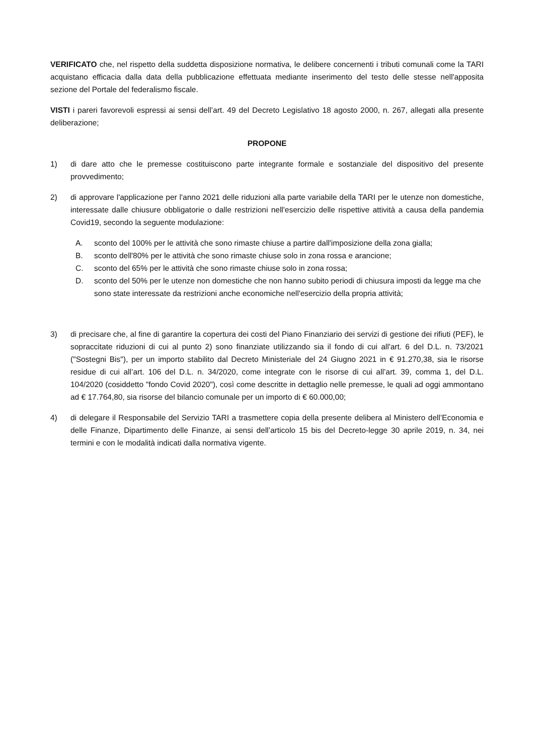VERIFICATO che, nel rispetto della suddetta disposizione normativa, le delibere concernenti i tributi comunali come la TARI acquistano efficacia dalla data della pubblicazione effettuata mediante inserimento del testo delle stesse nell'apposita sezione del Portale del federalismo fiscale.
VISTI i pareri favorevoli espressi ai sensi dell’art. 49 del Decreto Legislativo 18 agosto 2000, n. 267, allegati alla presente deliberazione;
PROPONE
1) di dare atto che le premesse costituiscono parte integrante formale e sostanziale del dispositivo del presente provvedimento;
2) di approvare l'applicazione per l'anno 2021 delle riduzioni alla parte variabile della TARI per le utenze non domestiche, interessate dalle chiusure obbligatorie o dalle restrizioni nell'esercizio delle rispettive attività a causa della pandemia Covid19, secondo la seguente modulazione:
A. sconto del 100% per le attività che sono rimaste chiuse a partire dall'imposizione della zona gialla;
B. sconto dell'80% per le attività che sono rimaste chiuse solo in zona rossa e arancione;
C. sconto del 65% per le attività che sono rimaste chiuse solo in zona rossa;
D. sconto del 50% per le utenze non domestiche che non hanno subito periodi di chiusura imposti da legge ma che sono state interessate da restrizioni anche economiche nell'esercizio della propria attività;
3) di precisare che, al fine di garantire la copertura dei costi del Piano Finanziario dei servizi di gestione dei rifiuti (PEF), le sopraccitate riduzioni di cui al punto 2) sono finanziate utilizzando sia il fondo di cui all'art. 6 del D.L. n. 73/2021 ("Sostegni Bis"), per un importo stabilito dal Decreto Ministeriale del 24 Giugno 2021 in € 91.270,38, sia le risorse residue di cui all’art. 106 del D.L. n. 34/2020, come integrate con le risorse di cui all’art. 39, comma 1, del D.L. 104/2020 (cosiddetto "fondo Covid 2020"), così come descritte in dettaglio nelle premesse, le quali ad oggi ammontano ad € 17.764,80, sia risorse del bilancio comunale per un importo di € 60.000,00;
4) di delegare il Responsabile del Servizio TARI a trasmettere copia della presente delibera al Ministero dell’Economia e delle Finanze, Dipartimento delle Finanze, ai sensi dell’articolo 15 bis del Decreto-legge 30 aprile 2019, n. 34, nei termini e con le modalità indicati dalla normativa vigente.